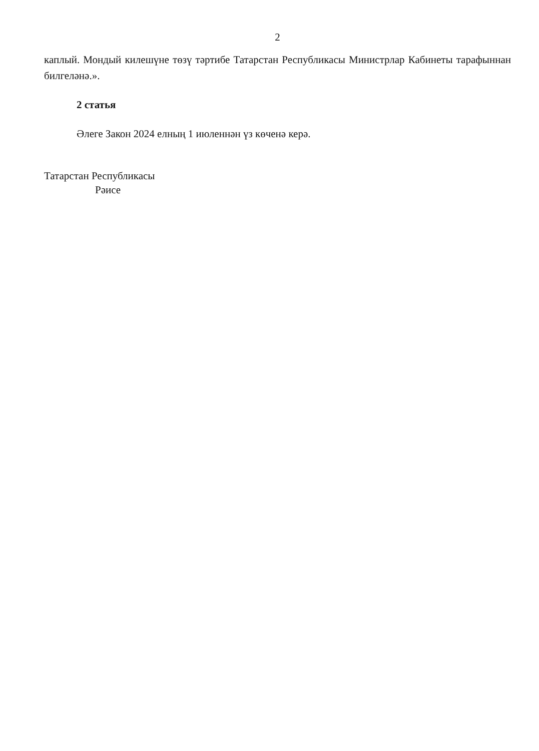2
каплый. Мондый килешүне төзү тәртибе Татарстан Республикасы Министрлар Кабинеты тарафыннан билгеләнә.».
2 статья
Әлеге Закон 2024 елның 1 июленнән үз көченә керә.
Татарстан Республикасы
Рәисе